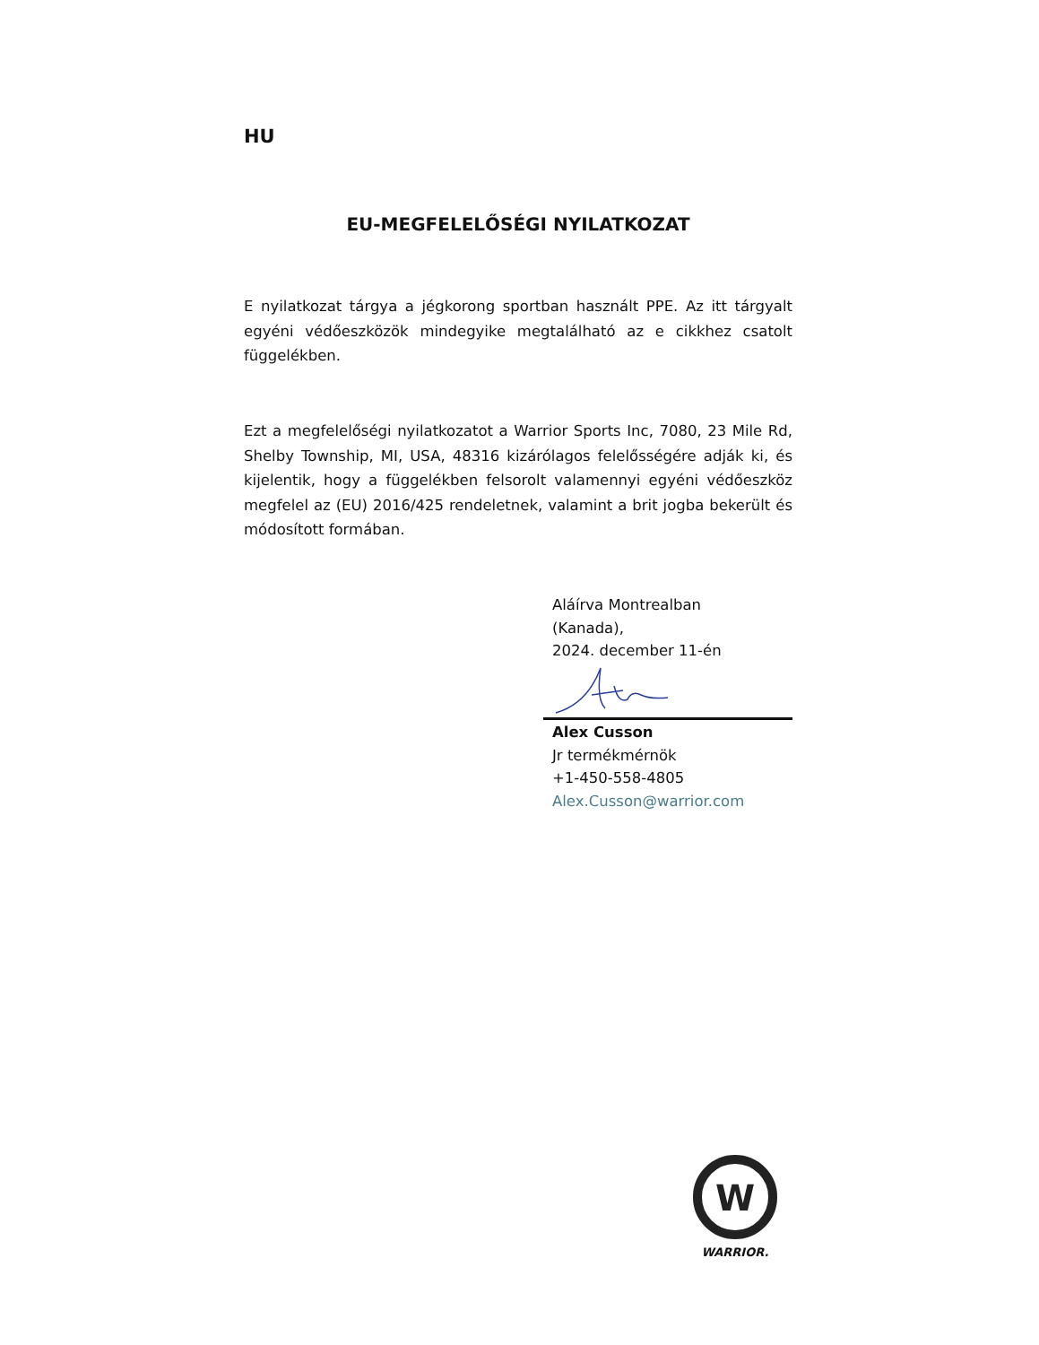HU
EU-MEGFELELŐSÉGI NYILATKOZAT
E nyilatkozat tárgya a jégkorong sportban használt PPE. Az itt tárgyalt egyéni védőeszközök mindegyike megtalálható az e cikkhez csatolt függelékben.
Ezt a megfelelőségi nyilatkozatot a Warrior Sports Inc, 7080, 23 Mile Rd, Shelby Township, MI, USA, 48316 kizárólagos felelősségére adják ki, és kijelentik, hogy a függelékben felsorolt valamennyi egyéni védőeszköz megfelel az (EU) 2016/425 rendeletnek, valamint a brit jogba bekerült és módosított formában.
Aláírva Montrealban
(Kanada),
2024. december 11-én
Alex Cusson
Jr termékmérnök
+1-450-558-4805
Alex.Cusson@warrior.com
W
WARRIOR.